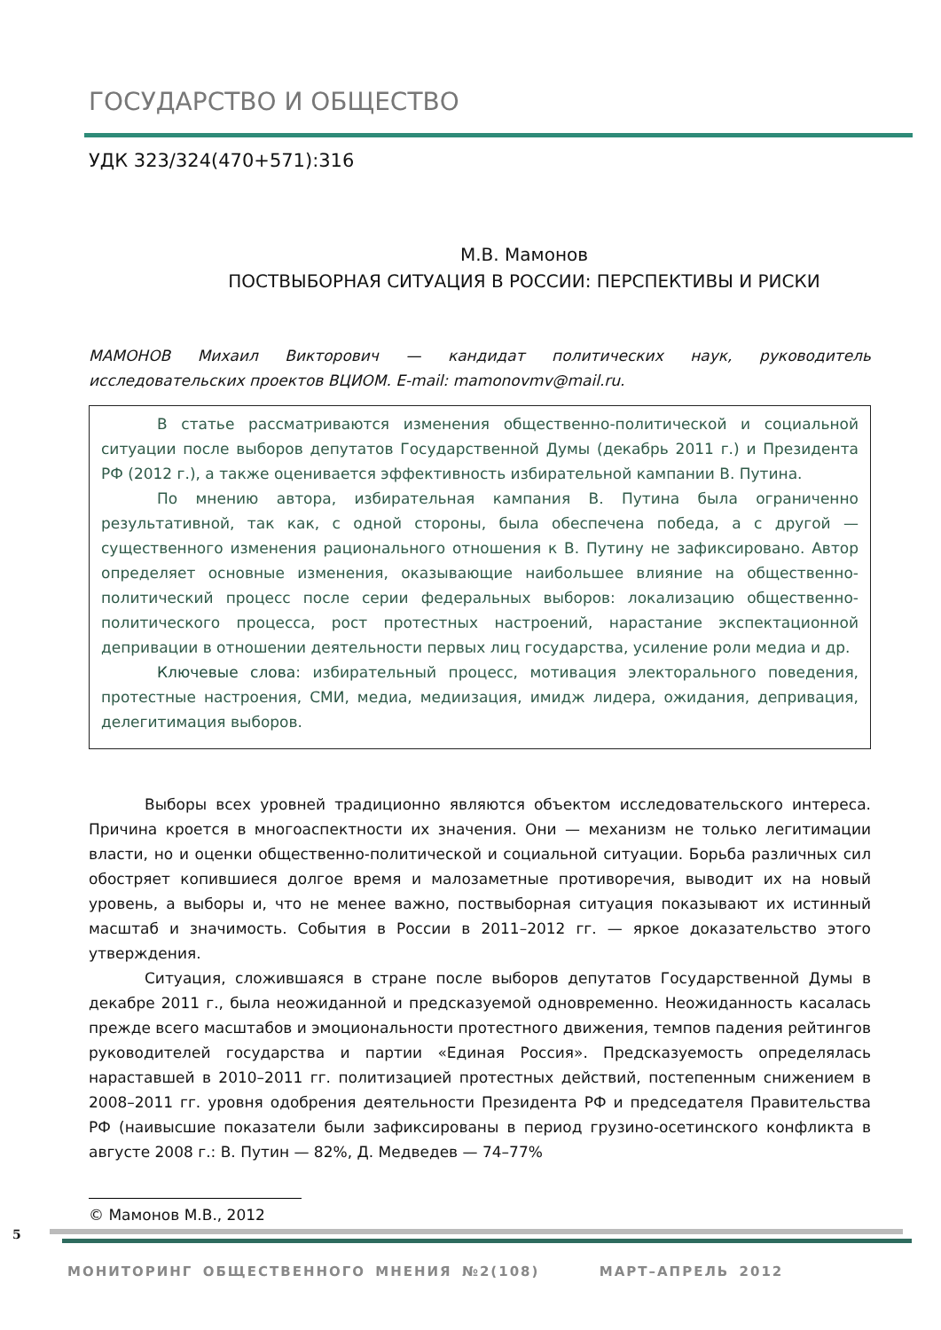ГОСУДАРСТВО И ОБЩЕСТВО
УДК 323/324(470+571):316
М.В. Мамонов
ПОСТВЫБОРНАЯ СИТУАЦИЯ В РОССИИ: ПЕРСПЕКТИВЫ И РИСКИ
МАМОНОВ Михаил Викторович — кандидат политических наук, руководитель исследовательских проектов ВЦИОМ. E-mail: mamonovmv@mail.ru.
В статье рассматриваются изменения общественно-политической и социальной ситуации после выборов депутатов Государственной Думы (декабрь 2011 г.) и Президента РФ (2012 г.), а также оценивается эффективность избирательной кампании В. Путина.
По мнению автора, избирательная кампания В. Путина была ограниченно результативной, так как, с одной стороны, была обеспечена победа, а с другой — существенного изменения рационального отношения к В. Путину не зафиксировано. Автор определяет основные изменения, оказывающие наибольшее влияние на общественно-политический процесс после серии федеральных выборов: локализацию общественно-политического процесса, рост протестных настроений, нарастание экспектационной депривации в отношении деятельности первых лиц государства, усиление роли медиа и др.
Ключевые слова: избирательный процесс, мотивация электорального поведения, протестные настроения, СМИ, медиа, медиизация, имидж лидера, ожидания, депривация, делегитимация выборов.
Выборы всех уровней традиционно являются объектом исследовательского интереса. Причина кроется в многоаспектности их значения. Они — механизм не только легитимации власти, но и оценки общественно-политической и социальной ситуации. Борьба различных сил обостряет копившиеся долгое время и малозаметные противоречия, выводит их на новый уровень, а выборы и, что не менее важно, поствыборная ситуация показывают их истинный масштаб и значимость. События в России в 2011–2012 гг. — яркое доказательство этого утверждения.
Ситуация, сложившаяся в стране после выборов депутатов Государственной Думы в декабре 2011 г., была неожиданной и предсказуемой одновременно. Неожиданность касалась прежде всего масштабов и эмоциональности протестного движения, темпов падения рейтингов руководителей государства и партии «Единая Россия». Предсказуемость определялась нараставшей в 2010–2011 гг. политизацией протестных действий, постепенным снижением в 2008–2011 гг. уровня одобрения деятельности Президента РФ и председателя Правительства РФ (наивысшие показатели были зафиксированы в период грузино-осетинского конфликта в августе 2008 г.: В. Путин — 82%, Д. Медведев — 74–77%
© Мамонов М.В., 2012
5
МОНИТОРИНГ ОБЩЕСТВЕННОГО МНЕНИЯ №2(108) МАРТ–АПРЕЛЬ 2012